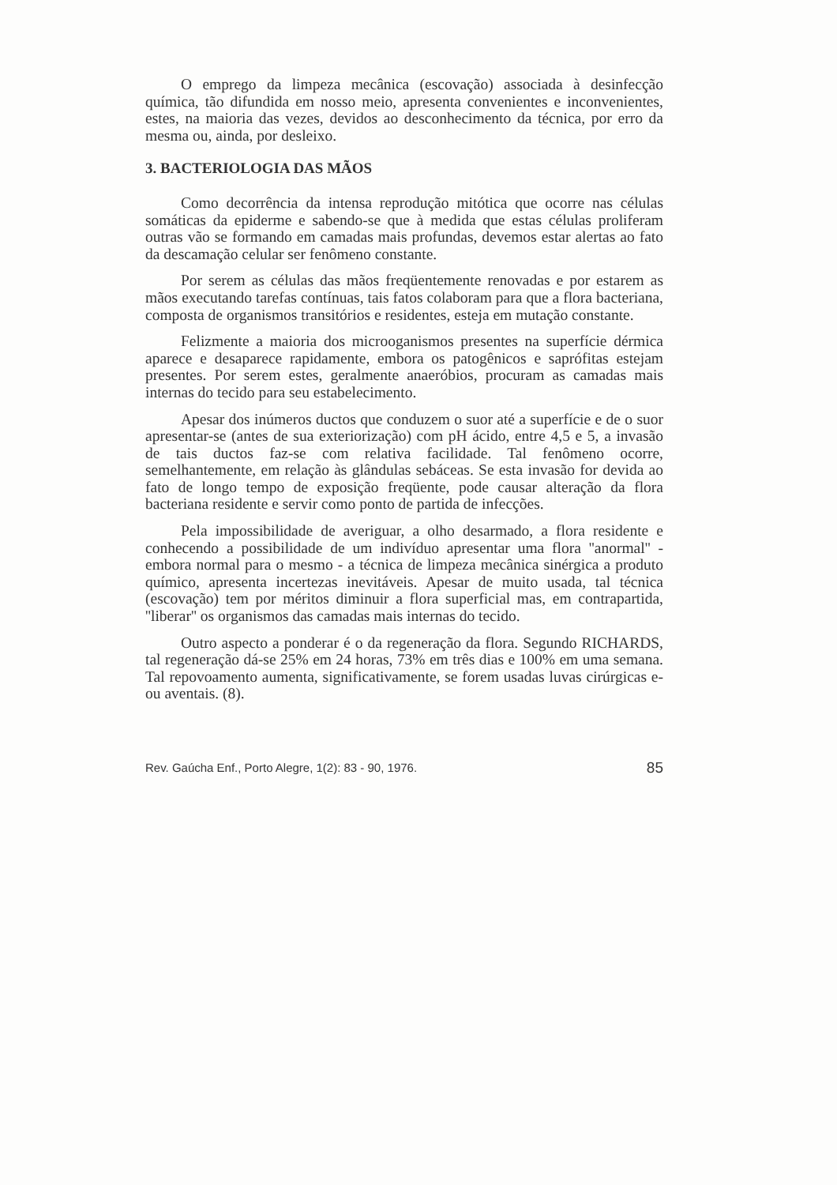O emprego da limpeza mecânica (escovação) associada à desinfecção química, tão difundida em nosso meio, apresenta convenientes e inconvenientes, estes, na maioria das vezes, devidos ao desconhecimento da técnica, por erro da mesma ou, ainda, por desleixo.
3. BACTERIOLOGIA DAS MÃOS
Como decorrência da intensa reprodução mitótica que ocorre nas células somáticas da epiderme e sabendo-se que à medida que estas células proliferam outras vão se formando em camadas mais profundas, devemos estar alertas ao fato da descamação celular ser fenômeno constante.
Por serem as células das mãos freqüentemente renovadas e por estarem as mãos executando tarefas contínuas, tais fatos colaboram para que a flora bacteriana, composta de organismos transitórios e residentes, esteja em mutação constante.
Felizmente a maioria dos microoganismos presentes na superfície dérmica aparece e desaparece rapidamente, embora os patogênicos e saprófitas estejam presentes. Por serem estes, geralmente anaeróbios, procuram as camadas mais internas do tecido para seu estabelecimento.
Apesar dos inúmeros ductos que conduzem o suor até a superfície e de o suor apresentar-se (antes de sua exteriorização) com pH ácido, entre 4,5 e 5, a invasão de tais ductos faz-se com relativa facilidade. Tal fenômeno ocorre, semelhantemente, em relação às glândulas sebáceas. Se esta invasão for devida ao fato de longo tempo de exposição freqüente, pode causar alteração da flora bacteriana residente e servir como ponto de partida de infecções.
Pela impossibilidade de averiguar, a olho desarmado, a flora residente e conhecendo a possibilidade de um indivíduo apresentar uma flora ''anormal'' - embora normal para o mesmo - a técnica de limpeza mecânica sinérgica a produto químico, apresenta incertezas inevitáveis. Apesar de muito usada, tal técnica (escovação) tem por méritos diminuir a flora superficial mas, em contrapartida, ''liberar'' os organismos das camadas mais internas do tecido.
Outro aspecto a ponderar é o da regeneração da flora. Segundo RICHARDS, tal regeneração dá-se 25% em 24 horas, 73% em três dias e 100% em uma semana. Tal repovoamento aumenta, significativamente, se forem usadas luvas cirúrgicas e-ou aventais. (8).
Rev. Gaúcha Enf., Porto Alegre, 1(2): 83 - 90, 1976. 85